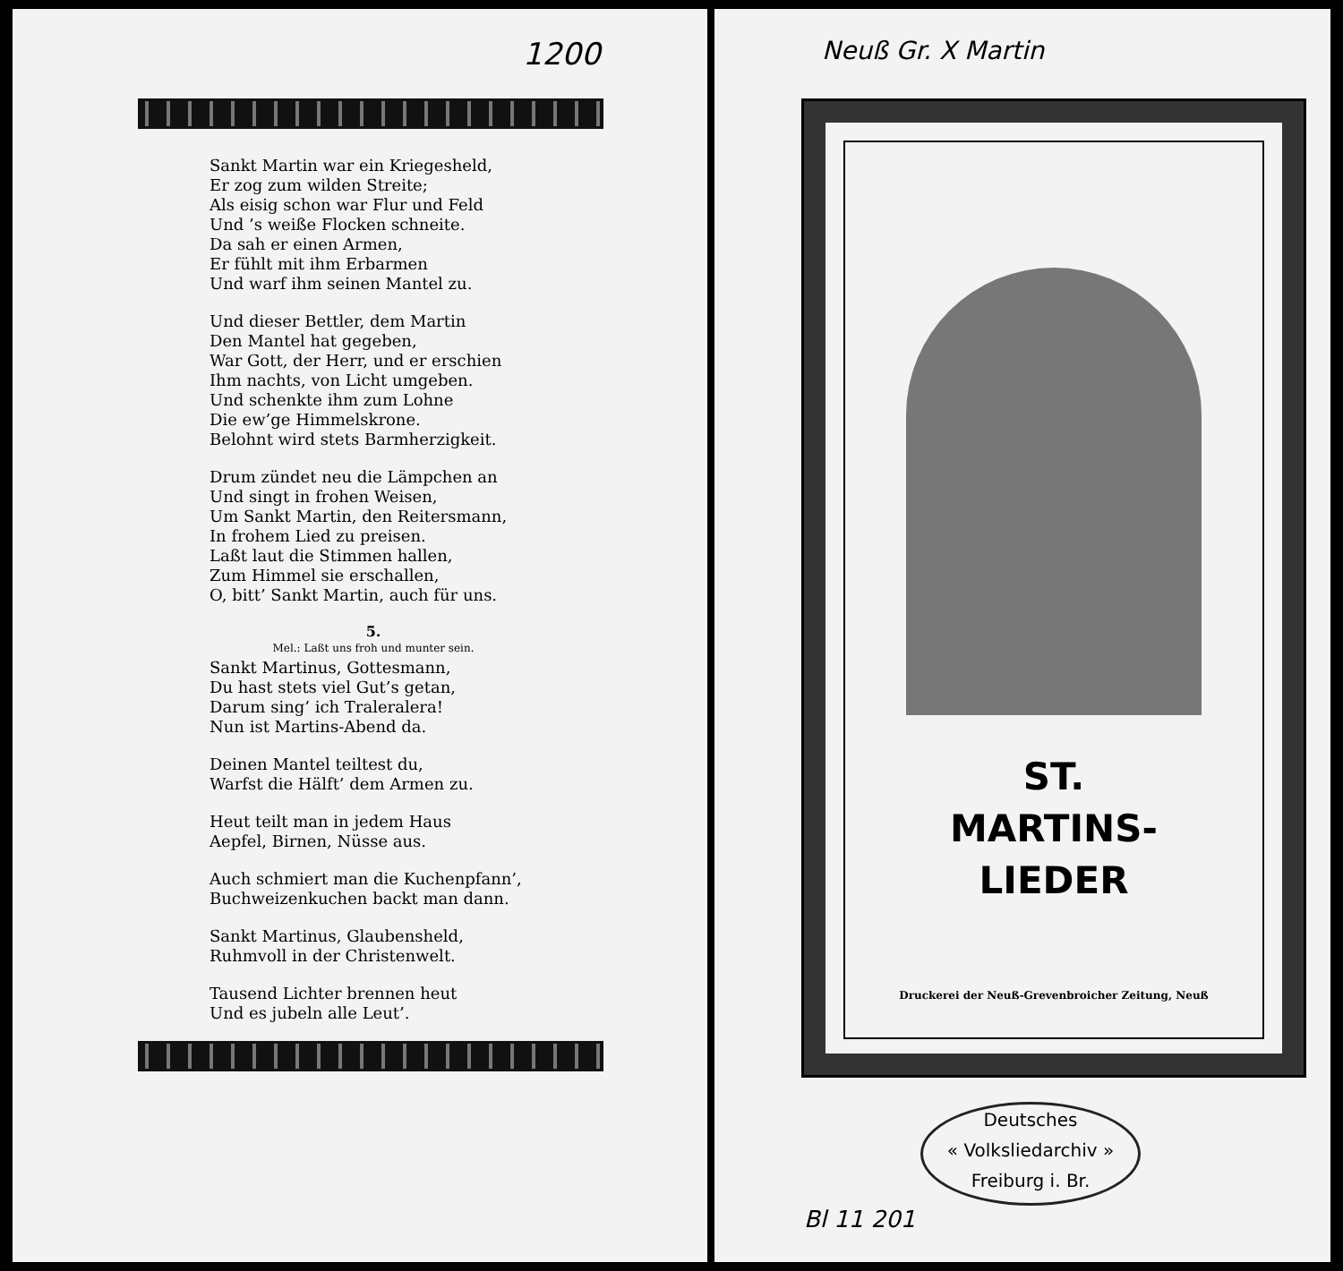1200
Sankt Martin war ein Kriegesheld,
Er zog zum wilden Streite;
Als eisig schon war Flur und Feld
Und ’s weiße Flocken schneite.
Da sah er einen Armen,
Er fühlt mit ihm Erbarmen
Und warf ihm seinen Mantel zu.
Und dieser Bettler, dem Martin
Den Mantel hat gegeben,
War Gott, der Herr, und er erschien
Ihm nachts, von Licht umgeben.
Und schenkte ihm zum Lohne
Die ew’ge Himmelskrone.
Belohnt wird stets Barmherzigkeit.
Drum zündet neu die Lämpchen an
Und singt in frohen Weisen,
Um Sankt Martin, den Reitersmann,
In frohem Lied zu preisen.
Laßt laut die Stimmen hallen,
Zum Himmel sie erschallen,
O, bitt’ Sankt Martin, auch für uns.
5.
Mel.: Laßt uns froh und munter sein.
Sankt Martinus, Gottesmann,
Du hast stets viel Gut’s getan,
Darum sing’ ich Traleralera!
Nun ist Martins-Abend da.
Deinen Mantel teiltest du,
Warfst die Hälft’ dem Armen zu.
Heut teilt man in jedem Haus
Aepfel, Birnen, Nüsse aus.
Auch schmiert man die Kuchenpfann’,
Buchweizenkuchen backt man dann.
Sankt Martinus, Glaubensheld,
Ruhmvoll in der Christenwelt.
Tausend Lichter brennen heut
Und es jubeln alle Leut’.
Neuß Gr. X Martin
ST.
MARTINS-
LIEDER
Druckerei der Neuß-Grevenbroicher Zeitung, Neuß
Deutsches
« Volksliedarchiv »
Freiburg i. Br.
Bl 11 201